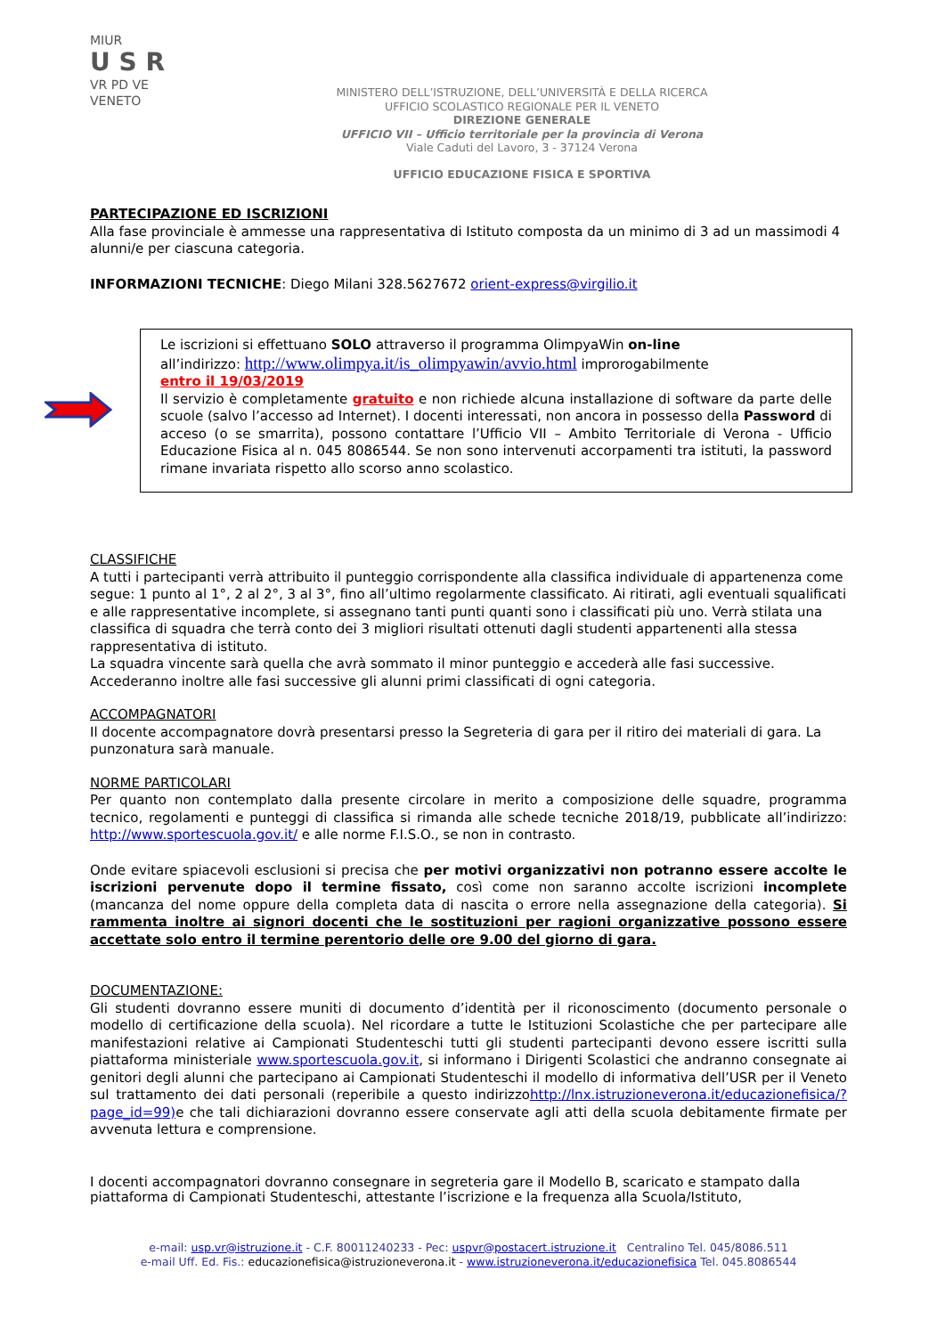MIUR
U S R
VR PD VE
VENETO
MINISTERO DELL’ISTRUZIONE, DELL’UNIVERSITÀ E DELLA RICERCA
UFFICIO SCOLASTICO REGIONALE PER IL VENETO
DIREZIONE GENERALE
UFFICIO VII – Ufficio territoriale per la provincia di Verona
Viale Caduti del Lavoro, 3 - 37124 Verona
UFFICIO EDUCAZIONE FISICA E SPORTIVA
PARTECIPAZIONE ED ISCRIZIONI
Alla fase provinciale è ammesse una rappresentativa di Istituto composta da un minimo di 3 ad un massimodi 4 alunni/e per ciascuna categoria.
INFORMAZIONI TECNICHE: Diego Milani 328.5627672 orient-express@virgilio.it
Le iscrizioni si effettuano SOLO attraverso il programma OlimpyaWin on-line
all’indirizzo: http://www.olimpya.it/is_olimpyawin/avvio.html improrogabilmente
entro il 19/03/2019
Il servizio è completamente gratuito e non richiede alcuna installazione di software da parte delle scuole (salvo l’accesso ad Internet). I docenti interessati, non ancora in possesso della Password di acceso (o se smarrita), possono contattare l’Ufficio VII – Ambito Territoriale di Verona - Ufficio Educazione Fisica al n. 045 8086544. Se non sono intervenuti accorpamenti tra istituti, la password rimane invariata rispetto allo scorso anno scolastico.
CLASSIFICHE
A tutti i partecipanti verrà attribuito il punteggio corrispondente alla classifica individuale di appartenenza come segue: 1 punto al 1°, 2 al 2°, 3 al 3°, fino all’ultimo regolarmente classificato. Ai ritirati, agli eventuali squalificati e alle rappresentative incomplete, si assegnano tanti punti quanti sono i classificati più uno. Verrà stilata una classifica di squadra che terrà conto dei 3 migliori risultati ottenuti dagli studenti appartenenti alla stessa rappresentativa di istituto.
La squadra vincente sarà quella che avrà sommato il minor punteggio e accederà alle fasi successive. Accederanno inoltre alle fasi successive gli alunni primi classificati di ogni categoria.
ACCOMPAGNATORI
Il docente accompagnatore dovrà presentarsi presso la Segreteria di gara per il ritiro dei materiali di gara. La punzonatura sarà manuale.
NORME PARTICOLARI
Per quanto non contemplato dalla presente circolare in merito a composizione delle squadre, programma tecnico, regolamenti e punteggi di classifica si rimanda alle schede tecniche 2018/19, pubblicate all’indirizzo: http://www.sportescuola.gov.it/ e alle norme F.I.S.O., se non in contrasto.
Onde evitare spiacevoli esclusioni si precisa che per motivi organizzativi non potranno essere accolte le iscrizioni pervenute dopo il termine fissato, così come non saranno accolte iscrizioni incomplete (mancanza del nome oppure della completa data di nascita o errore nella assegnazione della categoria). Si rammenta inoltre ai signori docenti che le sostituzioni per ragioni organizzative possono essere accettate solo entro il termine perentorio delle ore 9.00 del giorno di gara.
DOCUMENTAZIONE:
Gli studenti dovranno essere muniti di documento d’identità per il riconoscimento (documento personale o modello di certificazione della scuola). Nel ricordare a tutte le Istituzioni Scolastiche che per partecipare alle manifestazioni relative ai Campionati Studenteschi tutti gli studenti partecipanti devono essere iscritti sulla piattaforma ministeriale www.sportescuola.gov.it, si informano i Dirigenti Scolastici che andranno consegnate ai genitori degli alunni che partecipano ai Campionati Studenteschi il modello di informativa dell’USR per il Veneto sul trattamento dei dati personali (reperibile a questo indirizzohttp://lnx.istruzioneverona.it/educazionefisica/?page_id=99) e che tali dichiarazioni dovranno essere conservate agli atti della scuola debitamente firmate per avvenuta lettura e comprensione.
I docenti accompagnatori dovranno consegnare in segreteria gare il Modello B, scaricato e stampato dalla piattaforma di Campionati Studenteschi, attestante l’iscrizione e la frequenza alla Scuola/Istituto,
e-mail: usp.vr@istruzione.it - C.F. 80011240233 - Pec: uspvr@postacert.istruzione.it Centralino Tel. 045/8086.511
e-mail Uff. Ed. Fis.: educazionefisica@istruzioneverona.it - www.istruzioneverona.it/educazionefisica Tel. 045.8086544